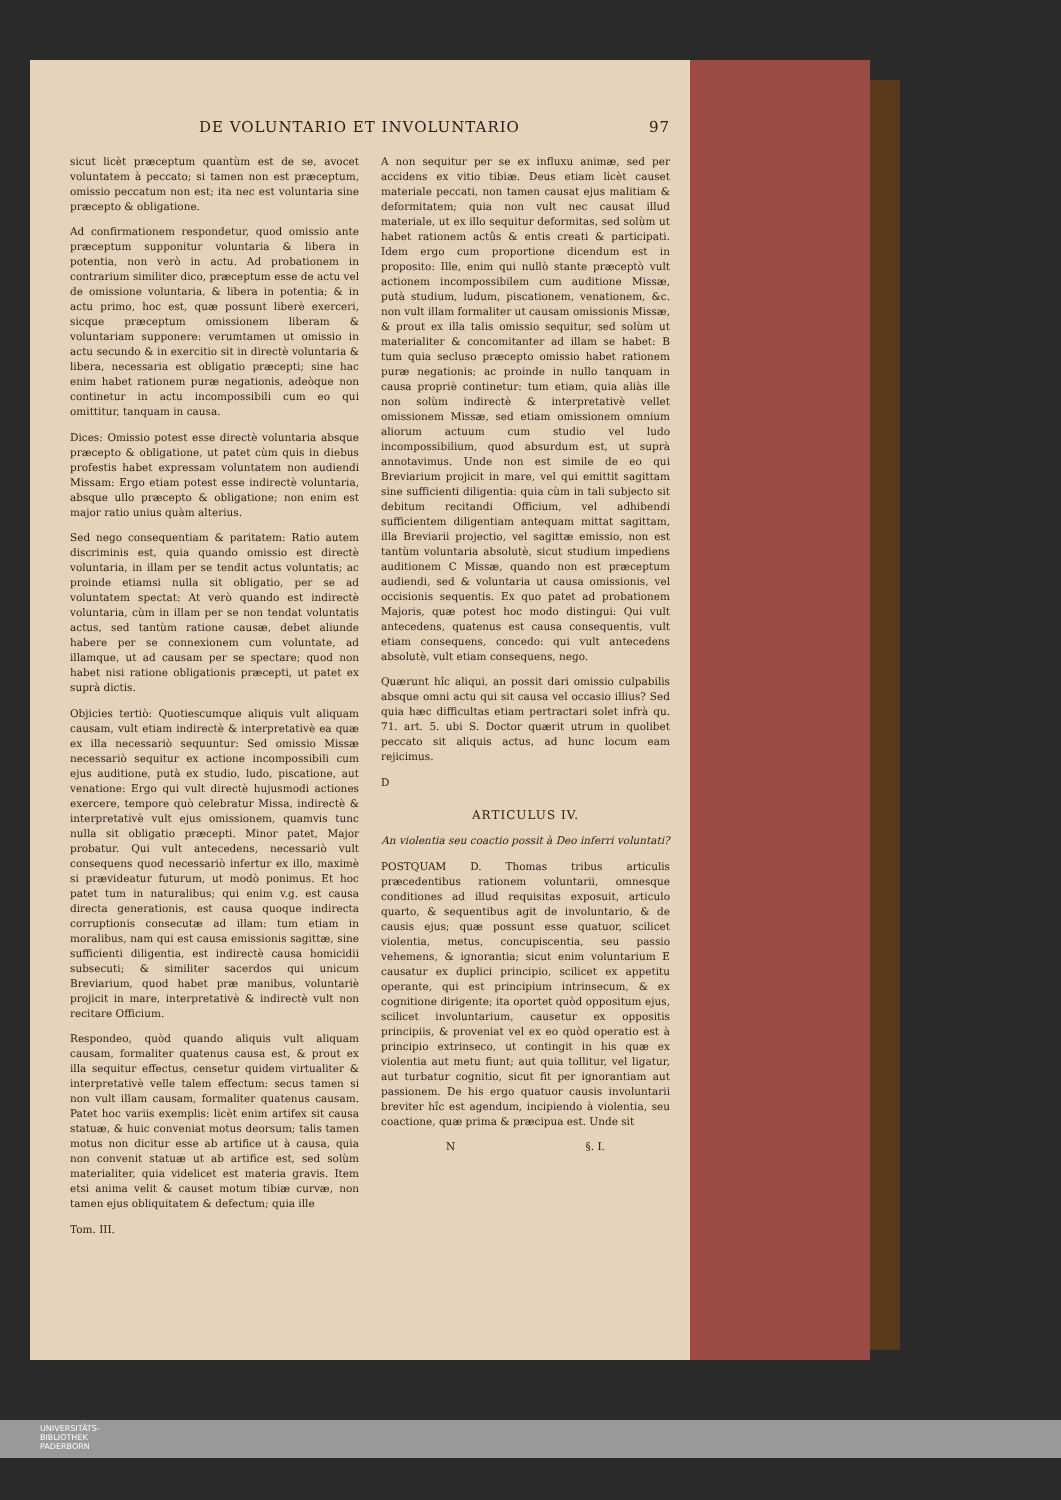DE VOLUNTARIO ET INVOLUNTARIO 97
sicut licèt præceptum quantùm est de se, avocet voluntatem à peccato; si tamen non est præceptum, omissio peccatum non est; ita nec est voluntaria sine præcepto & obligatione.
Ad confirmationem respondetur, quod omissio ante præceptum supponitur voluntaria & libera in potentia, non verò in actu. Ad probationem in contrarium similiter dico, præceptum esse de actu vel de omissione voluntaria, & libera in potentia; & in actu primo, hoc est, quæ possunt liberè exerceri, sicque præceptum omissionem liberam & voluntariam supponere: verumtamen ut omissio in actu secundo & in exercitio sit in directè voluntaria & libera, necessaria est obligatio præcepti; sine hac enim habet rationem puræ negationis, adeòque non continetur in actu incompossibili cum eo qui omittitur, tanquam in causa.
Dices: Omissio potest esse directè voluntaria absque præcepto & obligatione, ut patet cùm quis in diebus profestis habet expressam voluntatem non audiendi Missam: Ergo etiam potest esse indirectè voluntaria, absque ullo præcepto & obligatione; non enim est major ratio unius quàm alterius.
Sed nego consequentiam & paritatem: Ratio autem discriminis est, quia quando omissio est directè voluntaria, in illam per se tendit actus voluntatis; ac proinde etiamsi nulla sit obligatio, per se ad voluntatem spectat: At verò quando est indirectè voluntaria, cùm in illam per se non tendat voluntatis actus, sed tantùm ratione causæ, debet aliunde habere per se connexionem cum voluntate, ad illamque, ut ad causam per se spectare; quod non habet nisi ratione obligationis præcepti, ut patet ex suprà dictis.
Objicies tertiò: Quotiescumque aliquis vult aliquam causam, vult etiam indirectè & interpretativè ea quæ ex illa necessariò sequuntur: Sed omissio Missæ necessariò sequitur ex actione incompossibili cum ejus auditione, putà ex studio, ludo, piscatione, aut venatione: Ergo qui vult directè hujusmodi actiones exercere, tempore quò celebratur Missa, indirectè & interpretativè vult ejus omissionem, quamvis tunc nulla sit obligatio præcepti. Minor patet, Major probatur. Qui vult antecedens, necessariò vult consequens quod necessariò infertur ex illo, maximè si prævideatur futurum, ut modò ponimus. Et hoc patet tum in naturalibus; qui enim v.g. est causa directa generationis, est causa quoque indirecta corruptionis consecutæ ad illam: tum etiam in moralibus, nam qui est causa emissionis sagittæ, sine sufficienti diligentia, est indirectè causa homicidii subsecuti; & similiter sacerdos qui unicum Breviarium, quod habet præ manibus, voluntariè projicit in mare, interpretativè & indirectè vult non recitare Officium.
Respondeo, quòd quando aliquis vult aliquam causam, formaliter quatenus causa est, & prout ex illa sequitur effectus, censetur quidem virtualiter & interpretativè velle talem effectum: secus tamen si non vult illam causam, formaliter quatenus causam. Patet hoc variis exemplis: licèt enim artifex sit causa statuæ, & huic conveniat motus deorsum; talis tamen motus non dicitur esse ab artifice ut à causa, quia non convenit statuæ ut ab artifice est, sed solùm materialiter, quia videlicet est materia gravis. Item etsi anima velit & causet motum tibiæ curvæ, non tamen ejus obliquitatem & defectum; quia ille
Tom. III.
A non sequitur per se ex influxu animæ, sed per accidens ex vitio tibiæ. Deus etiam licèt causet materiale peccati, non tamen causat ejus malitiam & deformitatem; quia non vult nec causat illud materiale, ut ex illo sequitur deformitas, sed solùm ut habet rationem actûs & entis creati & participati. Idem ergo cum proportione dicendum est in proposito: Ille, enim qui nullò stante præceptò vult actionem incompossibilem cum auditione Missæ, putà studium, ludum, piscationem, venationem, &c. non vult illam formaliter ut causam omissionis Missæ, & prout ex illa talis omissio sequitur, sed solùm ut materialiter & concomitanter ad illam se habet: B tum quia secluso præcepto omissio habet rationem puræ negationis; ac proinde in nullo tanquam in causa propriè continetur: tum etiam, quia aliàs ille non solùm indirectè & interpretativè vellet omissionem Missæ, sed etiam omissionem omnium aliorum actuum cum studio vel ludo incompossibilium, quod absurdum est, ut suprà annotavimus. Unde non est simile de eo qui Breviarium projicit in mare, vel qui emittit sagittam sine sufficienti diligentia: quia cùm in tali subjecto sit debitum recitandi Officium, vel adhibendi sufficientem diligentiam antequam mittat sagittam, illa Breviarii projectio, vel sagittæ emissio, non est tantùm voluntaria absolutè, sicut studium impediens auditionem C Missæ, quando non est præceptum audiendi, sed & voluntaria ut causa omissionis, vel occisionis sequentis. Ex quo patet ad probationem Majoris, quæ potest hoc modo distingui: Qui vult antecedens, quatenus est causa consequentis, vult etiam consequens, concedo: qui vult antecedens absolutè, vult etiam consequens, nego.
Quærunt hîc aliqui, an possit dari omissio culpabilis absque omni actu qui sit causa vel occasio illius? Sed quia hæc difficultas etiam pertractari solet infrà qu. 71. art. 5. ubi S. Doctor quærit utrum in quolibet peccato sit aliquis actus, ad hunc locum eam rejicimus.
D
ARTICULUS IV.
An violentia seu coactio possit à Deo inferri voluntati?
POSTQUAM D. Thomas tribus articulis præcedentibus rationem voluntarii, omnesque conditiones ad illud requisitas exposuit, articulo quarto, & sequentibus agit de involuntario, & de causis ejus; quæ possunt esse quatuor, scilicet violentia, metus, concupiscentia, seu passio vehemens, & ignorantia; sicut enim voluntarium E causatur ex duplici principio, scilicet ex appetitu operante, qui est principium intrinsecum, & ex cognitione dirigente; ita oportet quòd oppositum ejus, scilicet involuntarium, causetur ex oppositis principiis, & proveniat vel ex eo quòd operatio est à principio extrinseco, ut contingit in his quæ ex violentia aut metu fiunt; aut quia tollitur, vel ligatur, aut turbatur cognitio, sicut fit per ignorantiam aut passionem. De his ergo quatuor causis involuntarii breviter hîc est agendum, incipiendo à violentia, seu coactione, quæ prima & præcipua est. Unde sit
N §. I.
UNIVERSITÄTS-
BIBLIOTHEK
PADERBORN